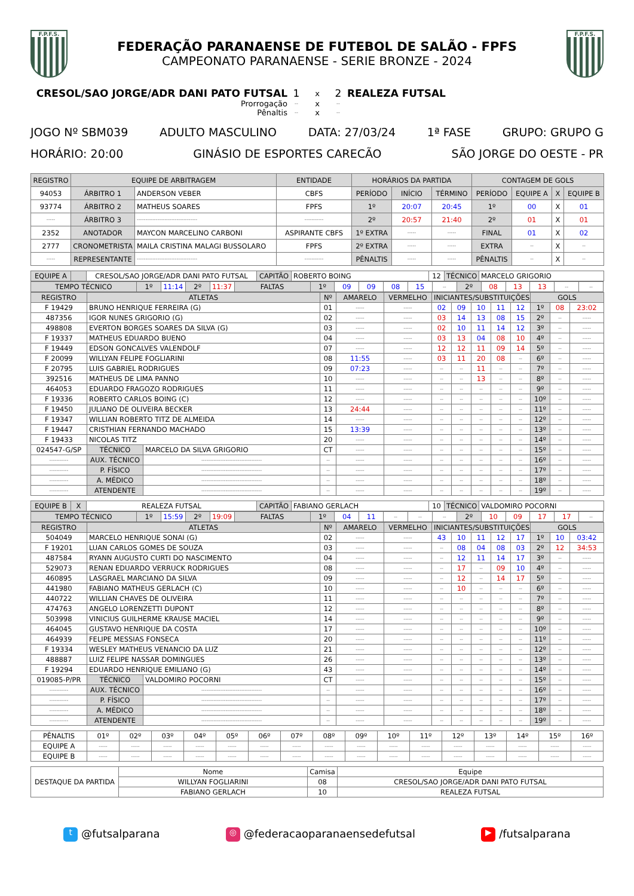F.P.F.S.
FEDERAÇÃO PARANAENSE DE FUTEBOL DE SALÃO - FPFS
CAMPEONATO PARANAENSE - SERIE BRONZE - 2024
F.P.F.S.
CRESOL/SAO JORGE/ADR DANI PATO FUTSAL 1 x 2 REALEZA FUTSAL Prorrogação -- x -- Pênaltis -- x --
JOGO Nº SBM039 ADULTO MASCULINO DATA: 27/03/24 1ª FASE GRUPO: GRUPO G
HORÁRIO: 20:00 GINÁSIO DE ESPORTES CARECÃO SÃO JORGE DO OESTE - PR
| REGISTRO | EQUIPE DE ARBITRAGEM | | ENTIDADE | HORÁRIOS DA PARTIDA | | | CONTAGEM DE GOLS | | | |
| --- | --- | --- | --- | --- | --- | --- | --- | --- | --- | --- |
| 94053 | ÁRBITRO 1 | ANDERSON VEBER | CBFS | PERÍODO | INÍCIO | TÉRMINO | PERÍODO | EQUIPE A | X | EQUIPE B |
| 93774 | ÁRBITRO 2 | MATHEUS SOARES | FPFS | 1º | 20:07 | 20:45 | 1º | 00 | X | 01 |
| ----- | ÁRBITRO 3 | ----------------------------------- | ----------- | 2º | 20:57 | 21:40 | 2º | 01 | X | 01 |
| 2352 | ANOTADOR | MAYCON MARCELINO CARBONI | ASPIRANTE CBFS | 1º EXTRA | ----- | ----- | FINAL | 01 | X | 02 |
| 2777 | CRONOMETRISTA | MAILA CRISTINA MALAGI BUSSOLARO | FPFS | 2º EXTRA | ----- | ----- | EXTRA | -- | X | -- |
| ----- | REPRESENTANTE | ----------------------------------- | ----------- | PÊNALTIS | ----- | ----- | PÊNALTIS | -- | X | -- |
| EQUIPE A | | CRESOL/SAO JORGE/ADR DANI PATO FUTSAL | CAPITÃO | ROBERTO BOING | 12 | TÉCNICO | MARCELO GRIGORIO |
| TEMPO TÉCNICO | 1º | 11:14 | 2º | 11:37 | FALTAS | 1º | 09 | 09 | 08 | 15 | -- | 2º | 08 | 13 | 13 | -- | -- |
| REGISTRO | ATLETAS | | Nº | AMARELO | VERMELHO | INICIANTES/SUBSTITUIÇÕES | | | | | GOLS | | |
| --- | --- | --- | --- | --- | --- | --- | --- | --- | --- | --- | --- | --- | --- |
| F 19429 | BRUNO HENRIQUE FERREIRA (G) | | 01 | ----- | ----- | 02 | 09 | 10 | 11 | 12 | 1º | 08 | 23:02 |
| 487356 | IGOR NUNES GRIGORIO (G) | | 02 | ----- | ----- | 03 | 14 | 13 | 08 | 15 | 2º | -- | ----- |
| 498808 | EVERTON BORGES SOARES DA SILVA (G) | | 03 | ----- | ----- | 02 | 10 | 11 | 14 | 12 | 3º | -- | ----- |
| F 19337 | MATHEUS EDUARDO BUENO | | 04 | ----- | ----- | 03 | 13 | 04 | 08 | 10 | 4º | -- | ----- |
| F 19449 | EDSON GONCALVES VALENDOLF | | 07 | ----- | ----- | 12 | 12 | 11 | 09 | 14 | 5º | -- | ----- |
| F 20099 | WILLYAN FELIPE FOGLIARINI | | 08 | 11:55 | ----- | 03 | 11 | 20 | 08 | -- | 6º | -- | ----- |
| F 20795 | LUIS GABRIEL RODRIGUES | | 09 | 07:23 | ----- | -- | -- | 11 | -- | -- | 7º | -- | ----- |
| 392516 | MATHEUS DE LIMA PANNO | | 10 | ----- | ----- | -- | -- | 13 | -- | -- | 8º | -- | ----- |
| 464053 | EDUARDO FRAGOZO RODRIGUES | | 11 | ----- | ----- | -- | -- | -- | -- | -- | 9º | -- | ----- |
| F 19336 | ROBERTO CARLOS BOING (C) | | 12 | ----- | ----- | -- | -- | -- | -- | -- | 10º | -- | ----- |
| F 19450 | JULIANO DE OLIVEIRA BECKER | | 13 | 24:44 | ----- | -- | -- | -- | -- | -- | 11º | -- | ----- |
| F 19347 | WILLIAN ROBERTO TITZ DE ALMEIDA | | 14 | ----- | ----- | -- | -- | -- | -- | -- | 12º | -- | ----- |
| F 19447 | CRISTHIAN FERNANDO MACHADO | | 15 | 13:39 | ----- | -- | -- | -- | -- | -- | 13º | -- | ----- |
| F 19433 | NICOLAS TITZ | | 20 | ----- | ----- | -- | -- | -- | -- | -- | 14º | -- | ----- |
| 024547-G/SP | TÉCNICO | MARCELO DA SILVA GRIGORIO | CT | ----- | ----- | -- | -- | -- | -- | -- | 15º | -- | ----- |
| ----------- | AUX. TÉCNICO | ----------------------------------- | -- | ----- | ----- | -- | -- | -- | -- | -- | 16º | -- | ----- |
| ----------- | P. FÍSICO | ----------------------------------- | -- | ----- | ----- | -- | -- | -- | -- | -- | 17º | -- | ----- |
| ----------- | A. MÉDICO | ----------------------------------- | -- | ----- | ----- | -- | -- | -- | -- | -- | 18º | -- | ----- |
| ----------- | ATENDENTE | ----------------------------------- | -- | ----- | ----- | -- | -- | -- | -- | -- | 19º | -- | ----- |
| EQUIPE B | X | REALEZA FUTSAL | CAPITÃO | FABIANO GERLACH | 10 | TÉCNICO | VALDOMIRO POCORNI |
| TEMPO TÉCNICO | 1º | 15:59 | 2º | 19:09 | FALTAS | 1º | 04 | 11 | -- | -- | -- | 2º | 10 | 09 | 17 | 17 | -- |
| REGISTRO | ATLETAS | | Nº | AMARELO | VERMELHO | INICIANTES/SUBSTITUIÇÕES | | | | | GOLS | | |
| --- | --- | --- | --- | --- | --- | --- | --- | --- | --- | --- | --- | --- | --- |
| 504049 | MARCELO HENRIQUE SONAI (G) | | 02 | ----- | ----- | 43 | 10 | 11 | 12 | 17 | 1º | 10 | 03:42 |
| F 19201 | LUAN CARLOS GOMES DE SOUZA | | 03 | ----- | ----- | -- | 08 | 04 | 08 | 03 | 2º | 12 | 34:53 |
| 487584 | RYANN AUGUSTO CURTI DO NASCIMENTO | | 04 | ----- | ----- | -- | 12 | 11 | 14 | 17 | 3º | -- | ----- |
| 529073 | RENAN EDUARDO VERRUCK RODRIGUES | | 08 | ----- | ----- | -- | 17 | -- | 09 | 10 | 4º | -- | ----- |
| 460895 | LASGRAEL MARCIANO DA SILVA | | 09 | ----- | ----- | -- | 12 | -- | 14 | 17 | 5º | -- | ----- |
| 441980 | FABIANO MATHEUS GERLACH (C) | | 10 | ----- | ----- | -- | 10 | -- | -- | -- | 6º | -- | ----- |
| 440722 | WILLIAN CHAVES DE OLIVEIRA | | 11 | ----- | ----- | -- | -- | -- | -- | -- | 7º | -- | ----- |
| 474763 | ANGELO LORENZETTI DUPONT | | 12 | ----- | ----- | -- | -- | -- | -- | -- | 8º | -- | ----- |
| 503998 | VINICIUS GUILHERME KRAUSE MACIEL | | 14 | ----- | ----- | -- | -- | -- | -- | -- | 9º | -- | ----- |
| 464045 | GUSTAVO HENRIQUE DA COSTA | | 17 | ----- | ----- | -- | -- | -- | -- | -- | 10º | -- | ----- |
| 464939 | FELIPE MESSIAS FONSECA | | 20 | ----- | ----- | -- | -- | -- | -- | -- | 11º | -- | ----- |
| F 19334 | WESLEY MATHEUS VENANCIO DA LUZ | | 21 | ----- | ----- | -- | -- | -- | -- | -- | 12º | -- | ----- |
| 488887 | LUIZ FELIPE NASSAR DOMINGUES | | 26 | ----- | ----- | -- | -- | -- | -- | -- | 13º | -- | ----- |
| F 19294 | EDUARDO HENRIQUE EMILIANO (G) | | 43 | ----- | ----- | -- | -- | -- | -- | -- | 14º | -- | ----- |
| 019085-P/PR | TÉCNICO | VALDOMIRO POCORNI | CT | ----- | ----- | -- | -- | -- | -- | -- | 15º | -- | ----- |
| ----------- | AUX. TÉCNICO | ----------------------------------- | -- | ----- | ----- | -- | -- | -- | -- | -- | 16º | -- | ----- |
| ----------- | P. FÍSICO | ----------------------------------- | -- | ----- | ----- | -- | -- | -- | -- | -- | 17º | -- | ----- |
| ----------- | A. MÉDICO | ----------------------------------- | -- | ----- | ----- | -- | -- | -- | -- | -- | 18º | -- | ----- |
| ----------- | ATENDENTE | ----------------------------------- | -- | ----- | ----- | -- | -- | -- | -- | -- | 19º | -- | ----- |
| PÊNALTIS | 01º | 02º | 03º | 04º | 05º | 06º | 07º | 08º | 09º | 10º | 11º | 12º | 13º | 14º | 15º | 16º |
| EQUIPE A | ----- | ----- | ----- | ----- | ----- | ----- | ----- | ----- | ----- | ----- | ----- | ----- | ----- | ----- | ----- | ----- |
| EQUIPE B | ----- | ----- | ----- | ----- | ----- | ----- | ----- | ----- | ----- | ----- | ----- | ----- | ----- | ----- | ----- | ----- |
| DESTAQUE DA PARTIDA | Nome | Camisa | Equipe |
| | WILLYAN FOGLIARINI | 08 | CRESOL/SAO JORGE/ADR DANI PATO FUTSAL |
| | FABIANO GERLACH | 10 | REALEZA FUTSAL |
t @futsalparana ◎ @federacaoparanaensedefutsal ▶ /futsalparana